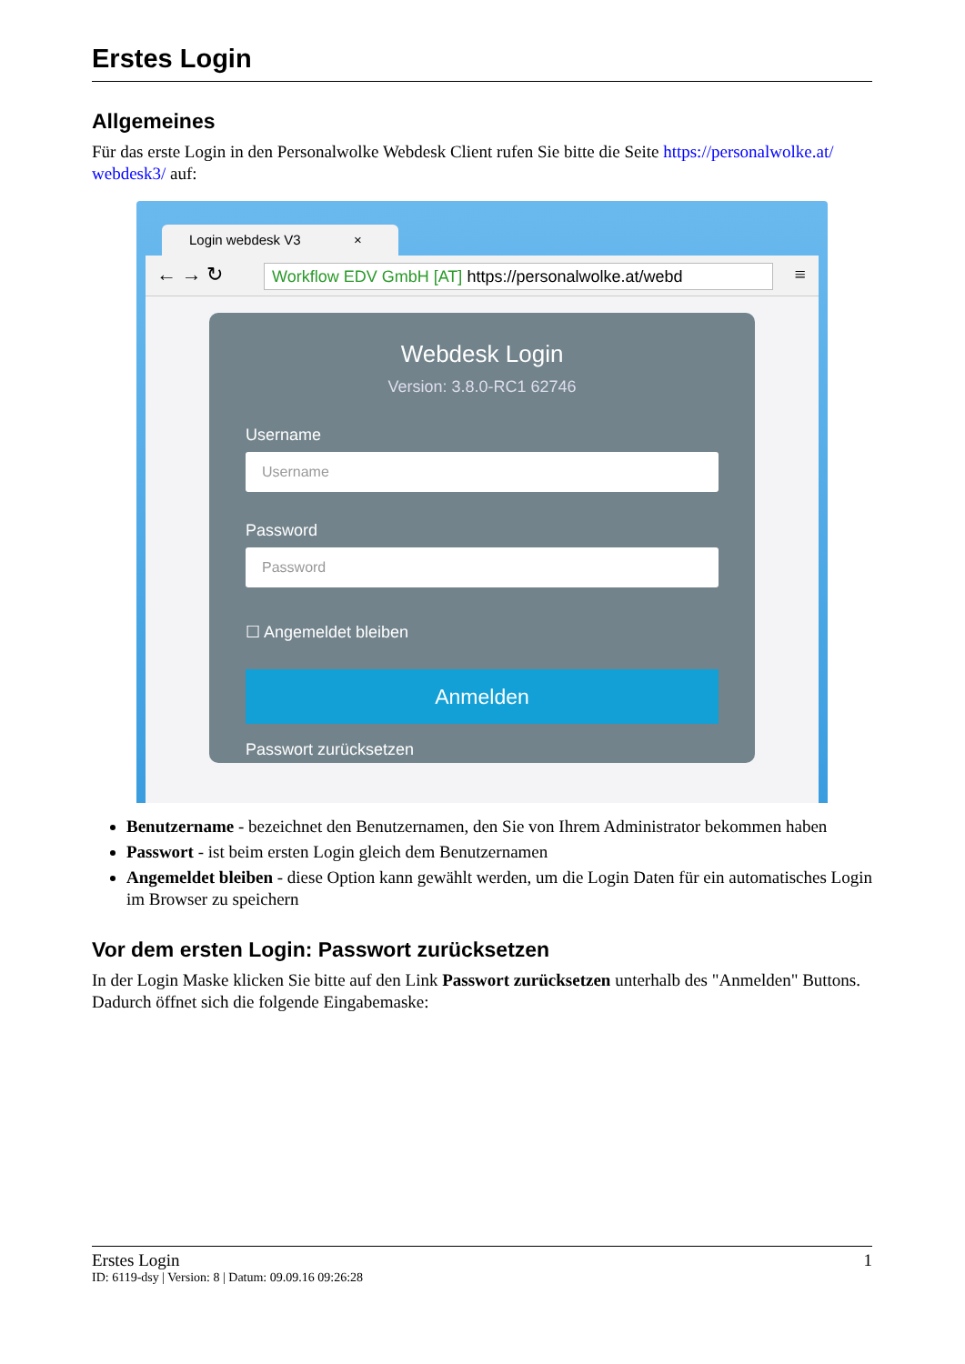Erstes Login
Allgemeines
Für das erste Login in den Personalwolke Webdesk Client rufen Sie bitte die Seite https://personalwolke.at/ webdesk3/ auf:
Login webdesk V3 ×
← → ↻ Workflow EDV GmbH [AT] https://personalwolke.at/webd ≡
Webdesk Login
Version: 3.8.0-RC1 62746
Username
Username
Password
Password
☐ Angemeldet bleiben
Anmelden
Passwort zurücksetzen
Benutzername - bezeichnet den Benutzernamen, den Sie von Ihrem Administrator bekommen haben
Passwort - ist beim ersten Login gleich dem Benutzernamen
Angemeldet bleiben - diese Option kann gewählt werden, um die Login Daten für ein automatisches Login im Browser zu speichern
Vor dem ersten Login: Passwort zurücksetzen
In der Login Maske klicken Sie bitte auf den Link Passwort zurücksetzen unterhalb des "Anmelden" Buttons. Dadurch öffnet sich die folgende Eingabemaske:
Erstes Login 1
ID: 6119-dsy | Version: 8 | Datum: 09.09.16 09:26:28